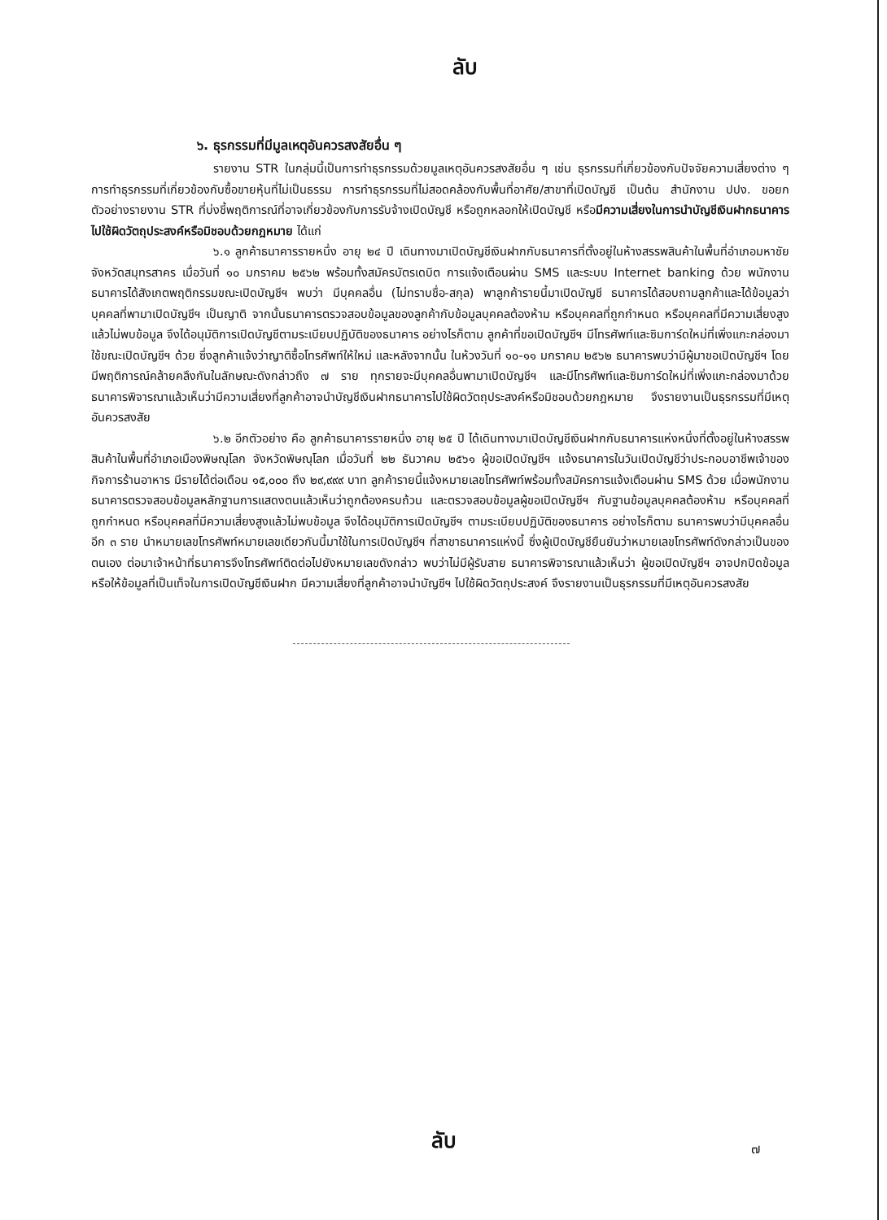ลับ
๖. ธุรกรรมที่มีมูลเหตุอันควรสงสัยอื่น ๆ
รายงาน STR ในกลุ่มนี้เป็นการทำธุรกรรมด้วยมูลเหตุอันควรสงสัยอื่น ๆ เช่น ธุรกรรมที่เกี่ยวข้องกับปัจจัยความเสี่ยงต่าง ๆ การทำธุรกรรมที่เกี่ยวข้องกับซื้อขายหุ้นที่ไม่เป็นธรรม การทำธุรกรรมที่ไม่สอดคล้องกับพื้นที่อาศัย/สาขาที่เปิดบัญชี เป็นต้น สำนักงาน ปปง. ขอยกตัวอย่างรายงาน STR ที่บ่งชี้พฤติการณ์ที่อาจเกี่ยวข้องกับการรับจ้างเปิดบัญชี หรือถูกหลอกให้เปิดบัญชี หรือมีความเสี่ยงในการนำบัญชีเงินฝากธนาคารไปใช้ผิดวัตถุประสงค์หรือมิชอบด้วยกฎหมาย ได้แก่
๖.๑ ลูกค้าธนาคารรายหนึ่ง อายุ ๒๔ ปี เดินทางมาเปิดบัญชีเงินฝากกับธนาคารที่ตั้งอยู่ในห้างสรรพสินค้าในพื้นที่อำเภอมหาชัย จังหวัดสมุทรสาคร เมื่อวันที่ ๑๐ มกราคม ๒๕๖๒ พร้อมทั้งสมัครบัตรเดบิต การแจ้งเตือนผ่าน SMS และระบบ Internet banking ด้วย พนักงานธนาคารได้สังเกตพฤติกรรมขณะเปิดบัญชีฯ พบว่า มีบุคคลอื่น (ไม่ทราบชื่อ-สกุล) พาลูกค้ารายนี้มาเปิดบัญชี ธนาคารได้สอบถามลูกค้าและได้ข้อมูลว่า บุคคลที่พามาเปิดบัญชีฯ เป็นญาติ จากนั้นธนาคารตรวจสอบข้อมูลของลูกค้ากับข้อมูลบุคคลต้องห้าม หรือบุคคลที่ถูกกำหนด หรือบุคคลที่มีความเสี่ยงสูงแล้วไม่พบข้อมูล จึงได้อนุมัติการเปิดบัญชีตามระเบียบปฏิบัติของธนาคาร อย่างไรก็ตาม ลูกค้าที่ขอเปิดบัญชีฯ มีโทรศัพท์และซิมการ์ดใหม่ที่เพิ่งแกะกล่องมาใช้ขณะเปิดบัญชีฯ ด้วย ซึ่งลูกค้าแจ้งว่าญาติซื้อโทรศัพท์ให้ใหม่ และหลังจากนั้น ในห้วงวันที่ ๑๐-๑๑ มกราคม ๒๕๖๒ ธนาคารพบว่ามีผู้มาขอเปิดบัญชีฯ โดยมีพฤติการณ์คล้ายคลึงกันในลักษณะดังกล่าวถึง ๗ ราย ทุกรายจะมีบุคคลอื่นพามาเปิดบัญชีฯ และมีโทรศัพท์และซิมการ์ดใหม่ที่เพิ่งแกะกล่องมาด้วย ธนาคารพิจารณาแล้วเห็นว่ามีความเสี่ยงที่ลูกค้าอาจนำบัญชีเงินฝากธนาคารไปใช้ผิดวัตถุประสงค์หรือมิชอบด้วยกฎหมาย จึงรายงานเป็นธุรกรรมที่มีเหตุอันควรสงสัย
๖.๒ อีกตัวอย่าง คือ ลูกค้าธนาคารรายหนึ่ง อายุ ๒๕ ปี ได้เดินทางมาเปิดบัญชีเงินฝากกับธนาคารแห่งหนึ่งที่ตั้งอยู่ในห้างสรรพสินค้าในพื้นที่อำเภอเมืองพิษณุโลก จังหวัดพิษณุโลก เมื่อวันที่ ๒๒ ธันวาคม ๒๕๖๑ ผู้ขอเปิดบัญชีฯ แจ้งธนาคารในวันเปิดบัญชีว่าประกอบอาชีพเจ้าของกิจการร้านอาหาร มีรายได้ต่อเดือน ๑๕,๐๐๐ ถึง ๒๙,๙๙๙ บาท ลูกค้ารายนี้แจ้งหมายเลขโทรศัพท์พร้อมทั้งสมัครการแจ้งเตือนผ่าน SMS ด้วย เมื่อพนักงานธนาคารตรวจสอบข้อมูลหลักฐานการแสดงตนแล้วเห็นว่าถูกต้องครบถ้วน และตรวจสอบข้อมูลผู้ขอเปิดบัญชีฯ กับฐานข้อมูลบุคคลต้องห้าม หรือบุคคลที่ถูกกำหนด หรือบุคคลที่มีความเสี่ยงสูงแล้วไม่พบข้อมูล จึงได้อนุมัติการเปิดบัญชีฯ ตามระเบียบปฏิบัติของธนาคาร อย่างไรก็ตาม ธนาคารพบว่ามีบุคคลอื่นอีก ๓ ราย นำหมายเลขโทรศัพท์หมายเลขเดียวกันนี้มาใช้ในการเปิดบัญชีฯ ที่สาขาธนาคารแห่งนี้ ซึ่งผู้เปิดบัญชียืนยันว่าหมายเลขโทรศัพท์ดังกล่าวเป็นของตนเอง ต่อมาเจ้าหน้าที่ธนาคารจึงโทรศัพท์ติดต่อไปยังหมายเลขดังกล่าว พบว่าไม่มีผู้รับสาย ธนาคารพิจารณาแล้วเห็นว่า ผู้ขอเปิดบัญชีฯ อาจปกปิดข้อมูลหรือให้ข้อมูลที่เป็นเท็จในการเปิดบัญชีเงินฝาก มีความเสี่ยงที่ลูกค้าอาจนำบัญชีฯ ไปใช้ผิดวัตถุประสงค์ จึงรายงานเป็นธุรกรรมที่มีเหตุอันควรสงสัย
ลับ ๗